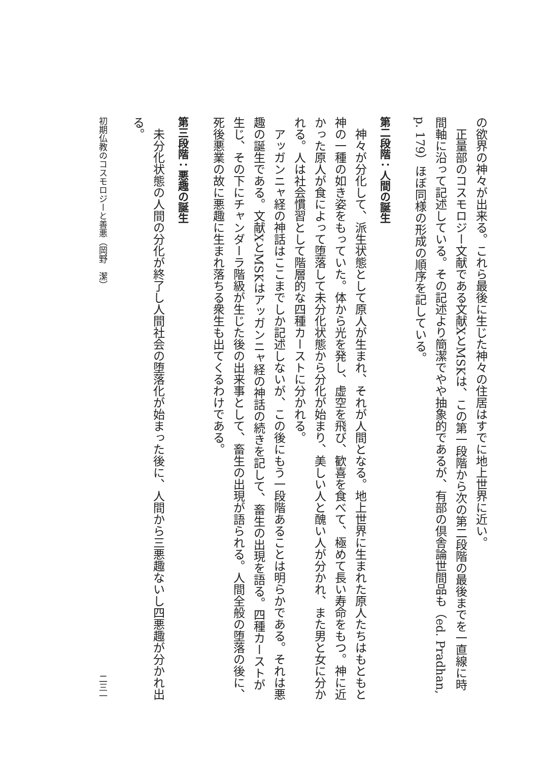の欲界の神々が出来る。これら最後に生じた神々の住居はすでに地上世界に近い。
正量部のコスモロジー文献である文献XとMSKは、この第一段階から次の第二段階の最後までを一直線に時間軸に沿って記述している。その記述より簡潔でやや抽象的であるが、有部の倶舎論世間品も（ed. Pradhan, p. 179）ほぼ同様の形成の順序を記している。
第二段階：人間の誕生
神々が分化して、派生状態として原人が生まれ、それが人間となる。地上世界に生まれた原人たちはもともと神の一種の如き姿をもっていた。体から光を発し、虚空を飛び、歓喜を食べて、極めて長い寿命をもつ。神に近かった原人が食によって堕落して未分化状態から分化が始まり、美しい人と醜い人が分かれ、また男と女に分かれる。人は社会慣習として階層的な四種カーストに分かれる。
アッガンニャ経の神話はここまでしか記述しないが、この後にもう一段階あることは明らかである。それは悪趣の誕生である。文献XとMSKはアッガンニャ経の神話の続きを記して、畜生の出現を語る。四種カーストが生じ、その下にチャンダーラ階級が生じた後の出来事として、畜生の出現が語られる。人間全般の堕落の後に、死後悪業の故に悪趣に生まれ落ちる衆生も出てくるわけである。
第三段階：悪趣の誕生
未分化状態の人間の分化が終了し人間社会の堕落化が始まった後に、人間から三悪趣ないし四悪趣が分かれ出る。
初期仏教のコスモロジーと善悪（岡野　潔） 二三一